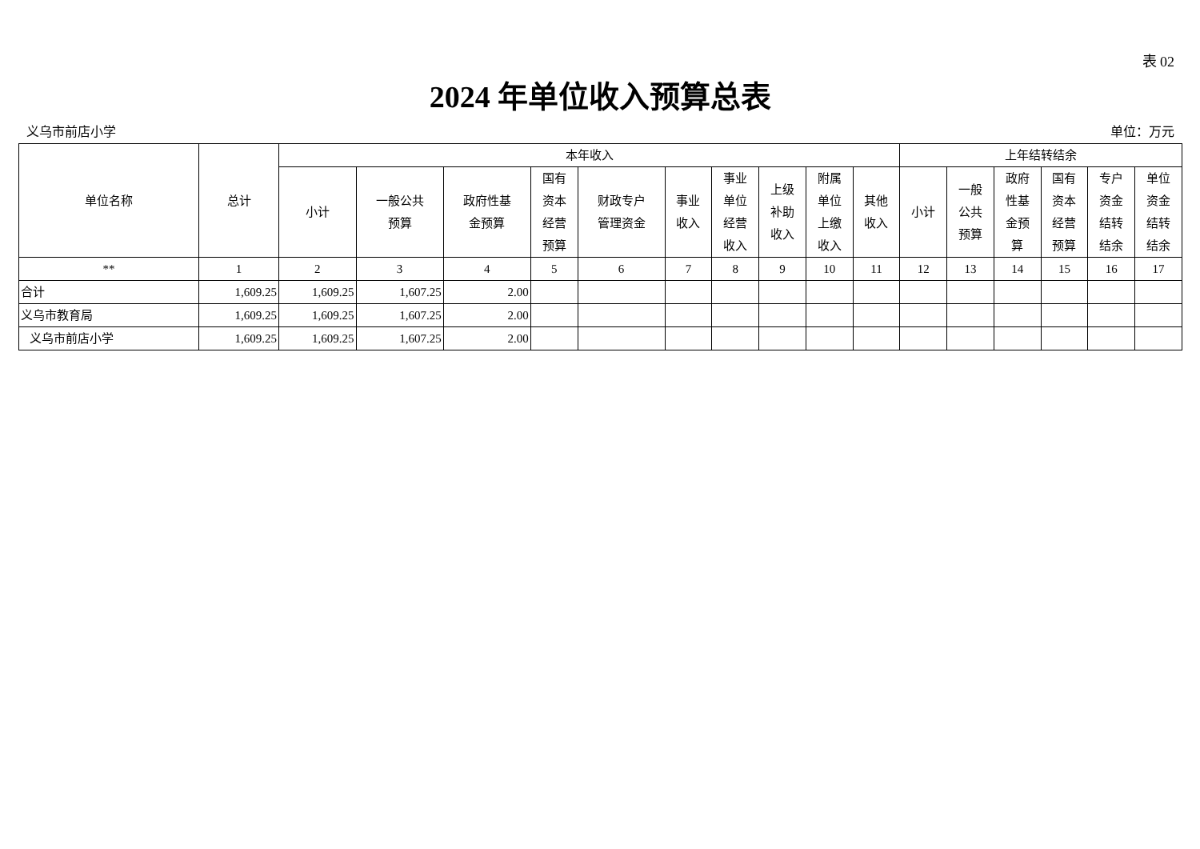表 02
2024 年单位收入预算总表
义乌市前店小学 单位：万元
| 单位名称 | 总计 | 本年收入 | | | | | | | | | | 上年结转结余 | | | | | |
| --- | --- | --- | --- | --- | --- | --- | --- | --- | --- | --- | --- | --- | --- | --- | --- | --- | --- |
| | | 小计 | 一般公共 预算 | 政府性基 金预算 | 国有 资本 经营 预算 | 财政专户 管理资金 | 事业 收入 | 事业 单位 经营 收入 | 上级 补助 收入 | 附属 单位 上缴 收入 | 其他 收入 | 小计 | 一般 公共 预算 | 政府 性基 金预 算 | 国有 资本 经营 预算 | 专户 资金 结转 结余 | 单位 资金 结转 结余 |
| ** | 1 | 2 | 3 | 4 | 5 | 6 | 7 | 8 | 9 | 10 | 11 | 12 | 13 | 14 | 15 | 16 | 17 |
| 合计 | 1,609.25 | 1,609.25 | 1,607.25 | 2.00 | | | | | | | | | | | | | |
| 义乌市教育局 | 1,609.25 | 1,609.25 | 1,607.25 | 2.00 | | | | | | | | | | | | | |
| 义乌市前店小学 | 1,609.25 | 1,609.25 | 1,607.25 | 2.00 | | | | | | | | | | | | | |